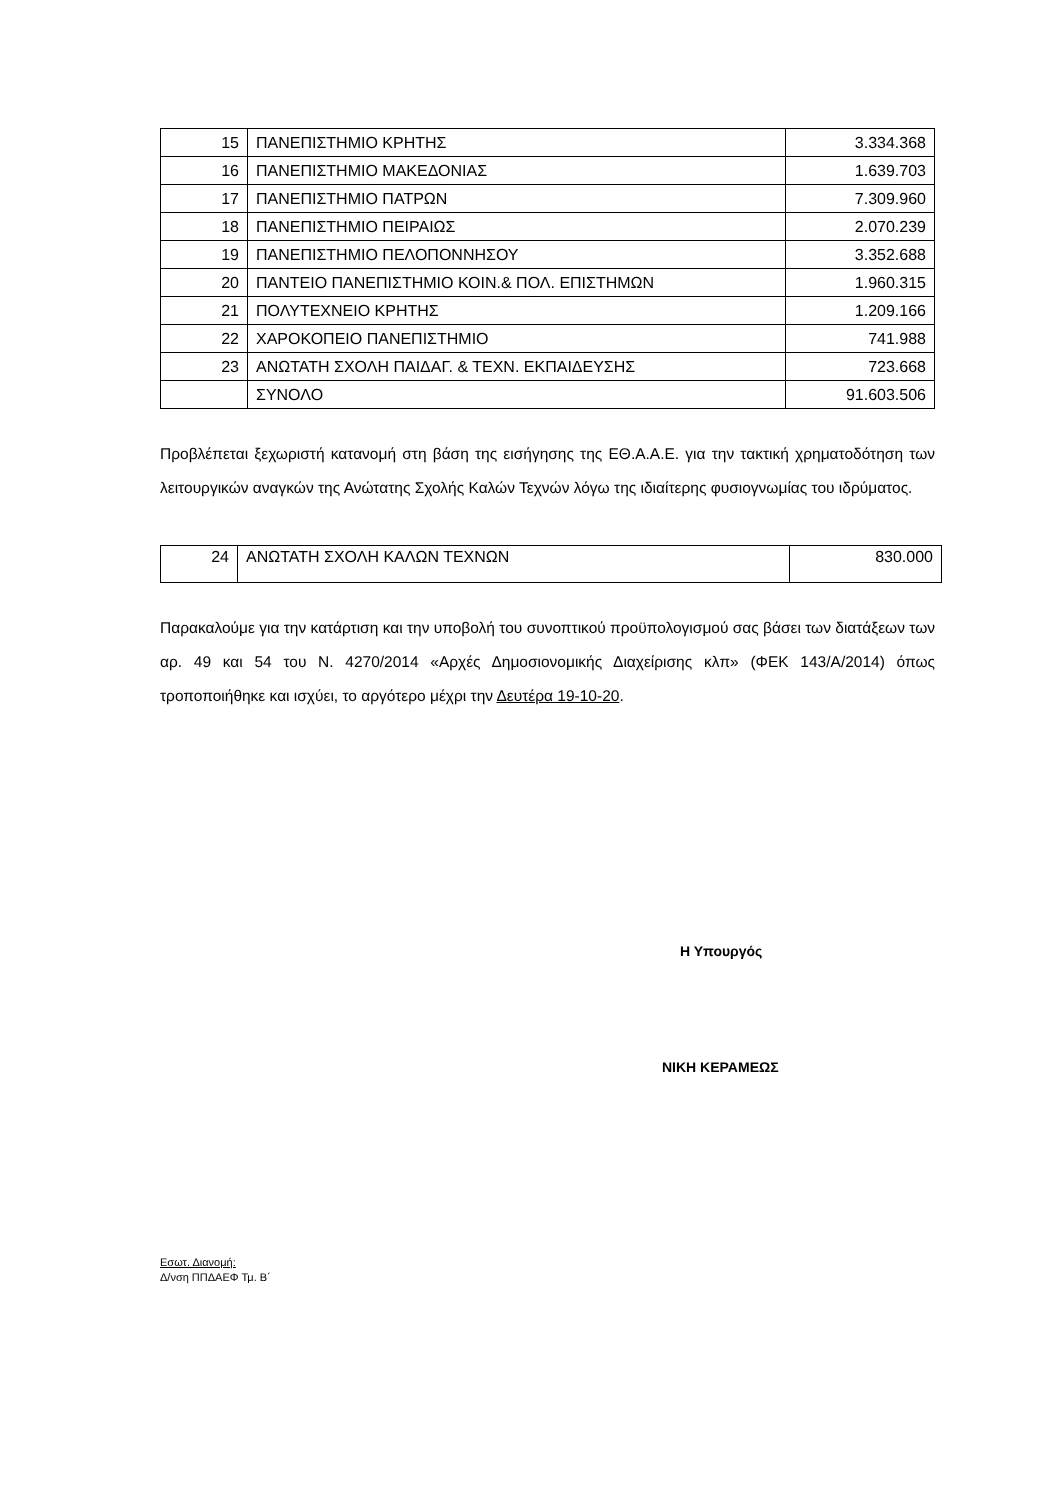| 15 | ΠΑΝΕΠΙΣΤΗΜΙΟ ΚΡΗΤΗΣ | 3.334.368 |
| 16 | ΠΑΝΕΠΙΣΤΗΜΙΟ ΜΑΚΕΔΟΝΙΑΣ | 1.639.703 |
| 17 | ΠΑΝΕΠΙΣΤΗΜΙΟ ΠΑΤΡΩΝ | 7.309.960 |
| 18 | ΠΑΝΕΠΙΣΤΗΜΙΟ ΠΕΙΡΑΙΩΣ | 2.070.239 |
| 19 | ΠΑΝΕΠΙΣΤΗΜΙΟ ΠΕΛΟΠΟΝΝΗΣΟΥ | 3.352.688 |
| 20 | ΠΑΝΤΕΙΟ ΠΑΝΕΠΙΣΤΗΜΙΟ ΚΟΙΝ.& ΠΟΛ. ΕΠΙΣΤΗΜΩΝ | 1.960.315 |
| 21 | ΠΟΛΥΤΕΧΝΕΙΟ ΚΡΗΤΗΣ | 1.209.166 |
| 22 | ΧΑΡΟΚΟΠΕΙΟ ΠΑΝΕΠΙΣΤΗΜΙΟ | 741.988 |
| 23 | ΑΝΩΤΑΤΗ ΣΧΟΛΗ ΠΑΙΔΑΓ. & ΤΕΧΝ. ΕΚΠΑΙΔΕΥΣΗΣ | 723.668 |
| | ΣΥΝΟΛΟ | 91.603.506 |
Προβλέπεται ξεχωριστή κατανομή στη βάση της εισήγησης της ΕΘ.Α.Α.Ε. για την τακτική χρηματοδότηση των λειτουργικών αναγκών της Ανώτατης Σχολής Καλών Τεχνών λόγω της ιδιαίτερης φυσιογνωμίας του ιδρύματος.
| 24 | ΑΝΩΤΑΤΗ ΣΧΟΛΗ ΚΑΛΩΝ ΤΕΧΝΩΝ | 830.000 |
Παρακαλούμε για την κατάρτιση και την υποβολή του συνοπτικού προϋπολογισμού σας βάσει των διατάξεων των αρ. 49 και 54 του Ν. 4270/2014 «Αρχές Δημοσιονομικής Διαχείρισης κλπ» (ΦΕΚ 143/Α/2014) όπως τροποποιήθηκε και ισχύει, το αργότερο μέχρι την Δευτέρα 19-10-20.
Η Υπουργός
ΝΙΚΗ ΚΕΡΑΜΕΩΣ
Εσωτ. Διανομή:
Δ/νση ΠΠΔΑΕΦ Τμ. Β΄